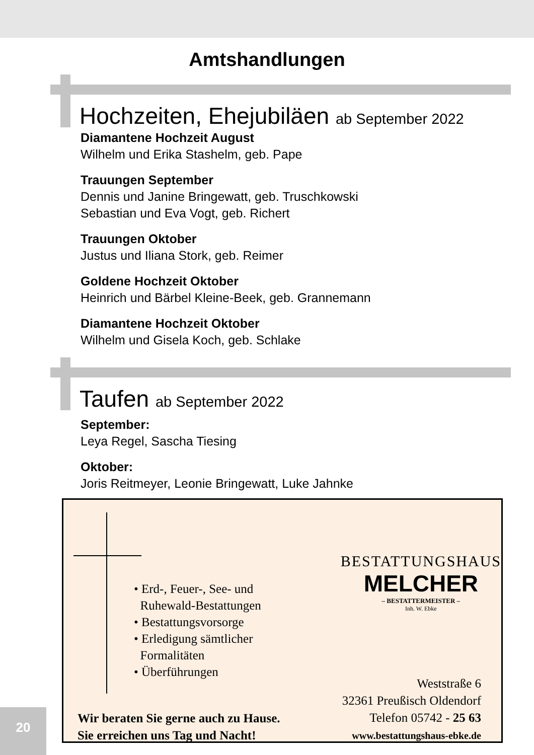Amtshandlungen
Hochzeiten, Ehejubiläen ab September 2022
Diamantene Hochzeit August
Wilhelm und Erika Stashelm, geb. Pape
Trauungen September
Dennis und Janine Bringewatt, geb. Truschkowski
Sebastian und Eva Vogt, geb. Richert
Trauungen Oktober
Justus und Iliana Stork, geb. Reimer
Goldene Hochzeit Oktober
Heinrich und Bärbel Kleine-Beek, geb. Grannemann
Diamantene Hochzeit Oktober
Wilhelm und Gisela Koch, geb. Schlake
Taufen ab September 2022
September:
Leya Regel, Sascha Tiesing
Oktober:
Joris Reitmeyer, Leonie Bringewatt, Luke Jahnke
• Erd-, Feuer-, See- und
Ruhewald-Bestattungen
• Bestattungsvorsorge
• Erledigung sämtlicher
Formalitäten
• Überführungen
BESTATTUNGSHAUS
MELCHER
– BESTATTERMEISTER –
Inh. W. Ebke
Wir beraten Sie gerne auch zu Hause.
Sie erreichen uns Tag und Nacht!
Weststraße 6
32361 Preußisch Oldendorf
Telefon 05742 - 25 63
www.bestattungshaus-ebke.de
20